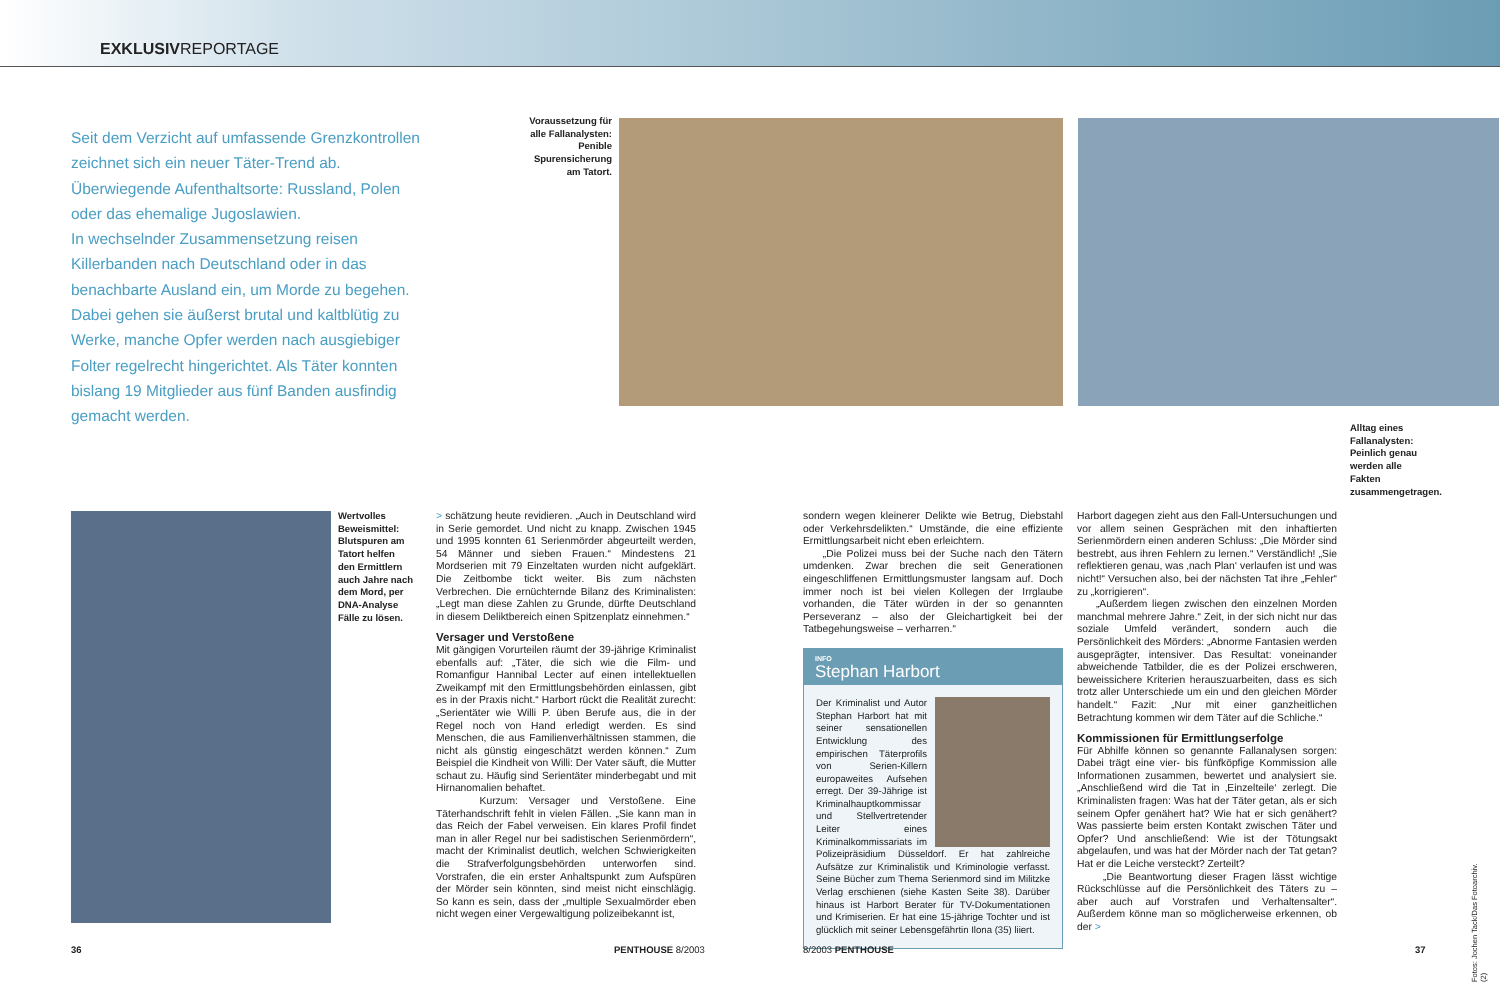EXKLUSIVREPORTAGE
Seit dem Verzicht auf umfassende Grenzkontrollen zeichnet sich ein neuer Täter-Trend ab. Überwiegende Aufenthaltsorte: Russland, Polen oder das ehemalige Jugoslawien.
In wechselnder Zusammensetzung reisen Killerbanden nach Deutschland oder in das benachbarte Ausland ein, um Morde zu begehen.
Dabei gehen sie äußerst brutal und kaltblütig zu Werke, manche Opfer werden nach ausgiebiger Folter regelrecht hingerichtet. Als Täter konnten bislang 19 Mitglieder aus fünf Banden ausfindig gemacht werden.
Voraussetzung für alle Fallanalysten: Penible Spurensicherung am Tatort.
Alltag eines Fallanalysten: Peinlich genau werden alle Fakten zusammengetragen.
Wertvolles Beweismittel: Blutspuren am Tatort helfen den Ermittlern auch Jahre nach dem Mord, per DNA-Analyse Fälle zu lösen.
> schätzung heute revidieren. „Auch in Deutschland wird in Serie gemordet. Und nicht zu knapp. Zwischen 1945 und 1995 konnten 61 Serienmörder abgeurteilt werden, 54 Männer und sieben Frauen.“ Mindestens 21 Mordserien mit 79 Einzeltaten wurden nicht aufgeklärt. Die Zeitbombe tickt weiter. Bis zum nächsten Verbrechen. Die ernüchternde Bilanz des Kriminalisten: „Legt man diese Zahlen zu Grunde, dürfte Deutschland in diesem Deliktbereich einen Spitzenplatz einnehmen.“
Versager und Verstoßene
Mit gängigen Vorurteilen räumt der 39-jährige Kriminalist ebenfalls auf: „Täter, die sich wie die Film- und Romanfigur Hannibal Lecter auf einen intellektuellen Zweikampf mit den Ermittlungsbehörden einlassen, gibt es in der Praxis nicht.“ Harbort rückt die Realität zurecht: „Serientäter wie Willi P. üben Berufe aus, die in der Regel noch von Hand erledigt werden. Es sind Menschen, die aus Familienverhältnissen stammen, die nicht als günstig eingeschätzt werden können.“ Zum Beispiel die Kindheit von Willi: Der Vater säuft, die Mutter schaut zu. Häufig sind Serientäter minderbegabt und mit Hirnanomalien behaftet.
Kurzum: Versager und Verstoßene. Eine Täterhandschrift fehlt in vielen Fällen. „Sie kann man in das Reich der Fabel verweisen. Ein klares Profil findet man in aller Regel nur bei sadistischen Serienmördern“, macht der Kriminalist deutlich, welchen Schwierigkeiten die Strafverfolgungsbehörden unterworfen sind. Vorstrafen, die ein erster Anhaltspunkt zum Aufspüren der Mörder sein könnten, sind meist nicht einschlägig. So kann es sein, dass der „multiple Sexualmörder eben nicht wegen einer Vergewaltigung polizeibekannt ist,
sondern wegen kleinerer Delikte wie Betrug, Diebstahl oder Verkehrsdelikten.“ Umstände, die eine effiziente Ermittlungsarbeit nicht eben erleichtern.
„Die Polizei muss bei der Suche nach den Tätern umdenken. Zwar brechen die seit Generationen eingeschliffenen Ermittlungsmuster langsam auf. Doch immer noch ist bei vielen Kollegen der Irrglaube vorhanden, die Täter würden in der so genannten Perseveranz – also der Gleichartigkeit bei der Tatbegehungsweise – verharren.“
INFO
Stephan Harbort
Der Kriminalist und Autor Stephan Harbort hat mit seiner sensationellen Entwicklung des empirischen Täterprofils von Serien-Killern europaweites Aufsehen erregt. Der 39-Jährige ist Kriminalhauptkommissar und Stellvertretender Leiter eines Kriminalkommissariats im Polizeipräsidium Düsseldorf. Er hat zahlreiche Aufsätze zur Kriminalistik und Kriminologie verfasst. Seine Bücher zum Thema Serienmord sind im Militzke Verlag erschienen (siehe Kasten Seite 38). Darüber hinaus ist Harbort Berater für TV-Dokumentationen und Krimiserien. Er hat eine 15-jährige Tochter und ist glücklich mit seiner Lebensgefährtin Ilona (35) liiert.
Harbort dagegen zieht aus den Fall-Untersuchungen und vor allem seinen Gesprächen mit den inhaftierten Serienmördern einen anderen Schluss: „Die Mörder sind bestrebt, aus ihren Fehlern zu lernen.“ Verständlich! „Sie reflektieren genau, was ‚nach Plan‘ verlaufen ist und was nicht!“ Versuchen also, bei der nächsten Tat ihre „Fehler“ zu „korrigieren“.
„Außerdem liegen zwischen den einzelnen Morden manchmal mehrere Jahre.“ Zeit, in der sich nicht nur das soziale Umfeld verändert, sondern auch die Persönlichkeit des Mörders: „Abnorme Fantasien werden ausgeprägter, intensiver. Das Resultat: voneinander abweichende Tatbilder, die es der Polizei erschweren, beweissichere Kriterien herauszuarbeiten, dass es sich trotz aller Unterschiede um ein und den gleichen Mörder handelt.“ Fazit: „Nur mit einer ganzheitlichen Betrachtung kommen wir dem Täter auf die Schliche.“
Kommissionen für Ermittlungserfolge
Für Abhilfe können so genannte Fallanalysen sorgen: Dabei trägt eine vier- bis fünfköpfige Kommission alle Informationen zusammen, bewertet und analysiert sie. „Anschließend wird die Tat in ‚Einzelteile‘ zerlegt. Die Kriminalisten fragen: Was hat der Täter getan, als er sich seinem Opfer genähert hat? Wie hat er sich genähert? Was passierte beim ersten Kontakt zwischen Täter und Opfer? Und anschließend: Wie ist der Tötungsakt abgelaufen, und was hat der Mörder nach der Tat getan? Hat er die Leiche versteckt? Zerteilt?
„Die Beantwortung dieser Fragen lässt wichtige Rückschlüsse auf die Persönlichkeit des Täters zu – aber auch auf Vorstrafen und Verhaltensalter“. Außerdem könne man so möglicherweise erkennen, ob der >
Fotos: Jochen Tack/Das Fotoarchiv. (2)
36 PENTHOUSE 8/2003 8/2003 PENTHOUSE 37